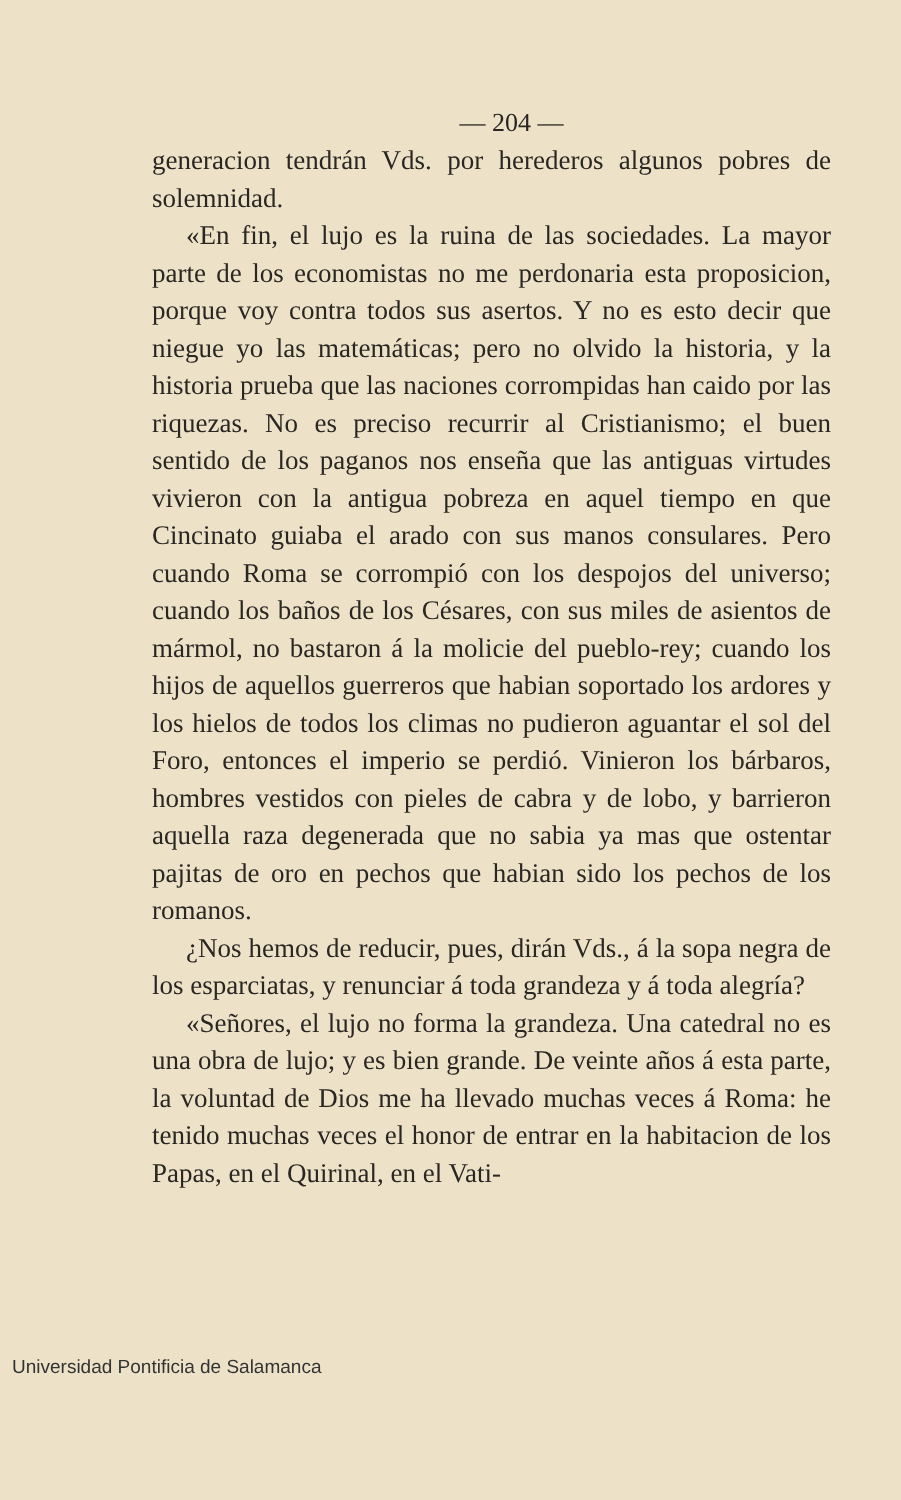— 204 —
generacion tendrán Vds. por herederos algunos pobres de solemnidad.
«En fin, el lujo es la ruina de las sociedades. La mayor parte de los economistas no me perdonaria esta proposicion, porque voy contra todos sus asertos. Y no es esto decir que niegue yo las matemáticas; pero no olvido la historia, y la historia prueba que las naciones corrompidas han caido por las riquezas. No es preciso recurrir al Cristianismo; el buen sentido de los paganos nos enseña que las antiguas virtudes vivieron con la antigua pobreza en aquel tiempo en que Cincinato guiaba el arado con sus manos consulares. Pero cuando Roma se corrompió con los despojos del universo; cuando los baños de los Césares, con sus miles de asientos de mármol, no bastaron á la molicie del pueblo-rey; cuando los hijos de aquellos guerreros que habian soportado los ardores y los hielos de todos los climas no pudieron aguantar el sol del Foro, entonces el imperio se perdió. Vinieron los bárbaros, hombres vestidos con pieles de cabra y de lobo, y barrieron aquella raza degenerada que no sabia ya mas que ostentar pajitas de oro en pechos que habian sido los pechos de los romanos.
¿Nos hemos de reducir, pues, dirán Vds., á la sopa negra de los esparciatas, y renunciar á toda grandeza y á toda alegría?
«Señores, el lujo no forma la grandeza. Una catedral no es una obra de lujo; y es bien grande. De veinte años á esta parte, la voluntad de Dios me ha llevado muchas veces á Roma: he tenido muchas veces el honor de entrar en la habitacion de los Papas, en el Quirinal, en el Vati-
Universidad Pontificia de Salamanca